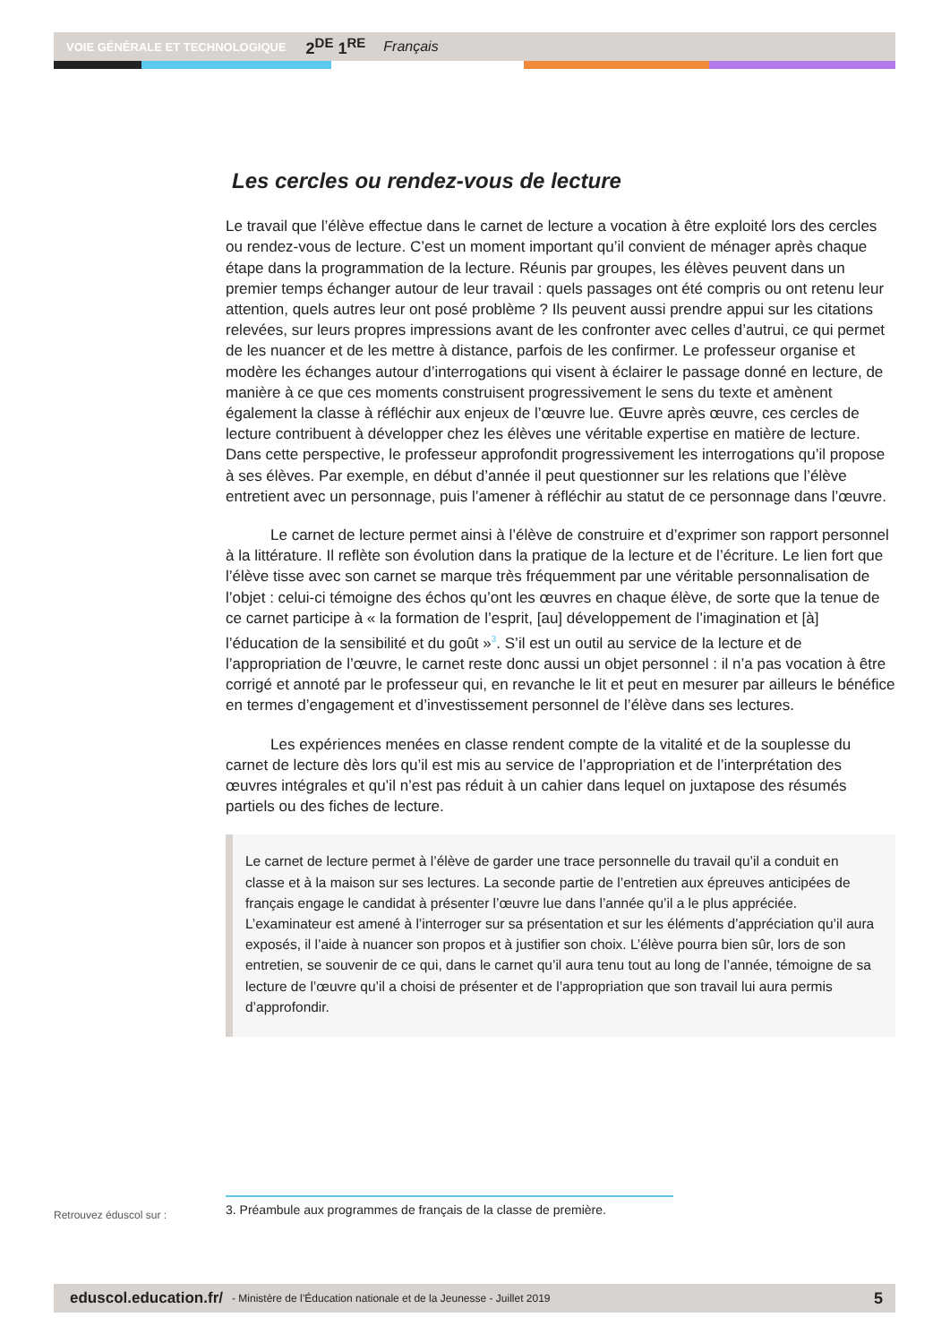VOIE GÉNÉRALE ET TECHNOLOGIQUE 2<sup>DE</sup> 1<sup>RE</sup> Français
Les cercles ou rendez-vous de lecture
Le travail que l’élève effectue dans le carnet de lecture a vocation à être exploité lors des cercles ou rendez-vous de lecture. C’est un moment important qu’il convient de ménager après chaque étape dans la programmation de la lecture. Réunis par groupes, les élèves peuvent dans un premier temps échanger autour de leur travail : quels passages ont été compris ou ont retenu leur attention, quels autres leur ont posé problème ? Ils peuvent aussi prendre appui sur les citations relevées, sur leurs propres impressions avant de les confronter avec celles d’autrui, ce qui permet de les nuancer et de les mettre à distance, parfois de les confirmer. Le professeur organise et modère les échanges autour d’interrogations qui visent à éclairer le passage donné en lecture, de manière à ce que ces moments construisent progressivement le sens du texte et amènent également la classe à réfléchir aux enjeux de l’œuvre lue. Œuvre après œuvre, ces cercles de lecture contribuent à développer chez les élèves une véritable expertise en matière de lecture. Dans cette perspective, le professeur approfondit progressivement les interrogations qu’il propose à ses élèves. Par exemple, en début d’année il peut questionner sur les relations que l’élève entretient avec un personnage, puis l’amener à réfléchir au statut de ce personnage dans l’œuvre.
Le carnet de lecture permet ainsi à l’élève de construire et d’exprimer son rapport personnel à la littérature. Il reflète son évolution dans la pratique de la lecture et de l’écriture. Le lien fort que l’élève tisse avec son carnet se marque très fréquemment par une véritable personnalisation de l’objet : celui-ci témoigne des échos qu’ont les œuvres en chaque élève, de sorte que la tenue de ce carnet participe à « la formation de l’esprit, [au] développement de l’imagination et [à] l’éducation de la sensibilité et du goût »<sup>3</sup>. S’il est un outil au service de la lecture et de l’appropriation de l’œuvre, le carnet reste donc aussi un objet personnel : il n’a pas vocation à être corrigé et annoté par le professeur qui, en revanche le lit et peut en mesurer par ailleurs le bénéfice en termes d’engagement et d’investissement personnel de l’élève dans ses lectures.
Les expériences menées en classe rendent compte de la vitalité et de la souplesse du carnet de lecture dès lors qu’il est mis au service de l’appropriation et de l’interprétation des œuvres intégrales et qu’il n’est pas réduit à un cahier dans lequel on juxtapose des résumés partiels ou des fiches de lecture.
Le carnet de lecture permet à l’élève de garder une trace personnelle du travail qu’il a conduit en classe et à la maison sur ses lectures. La seconde partie de l’entretien aux épreuves anticipées de français engage le candidat à présenter l’œuvre lue dans l’année qu’il a le plus appréciée. L’examinateur est amené à l’interroger sur sa présentation et sur les éléments d’appréciation qu’il aura exposés, il l’aide à nuancer son propos et à justifier son choix. L’élève pourra bien sûr, lors de son entretien, se souvenir de ce qui, dans le carnet qu’il aura tenu tout au long de l’année, témoigne de sa lecture de l’œuvre qu’il a choisi de présenter et de l’appropriation que son travail lui aura permis d’approfondir.
Retrouvez éduscol sur :
3. Préambule aux programmes de français de la classe de première.
eduscol.education.fr/ - Ministère de l’Éducation nationale et de la Jeunesse - Juillet 2019 5